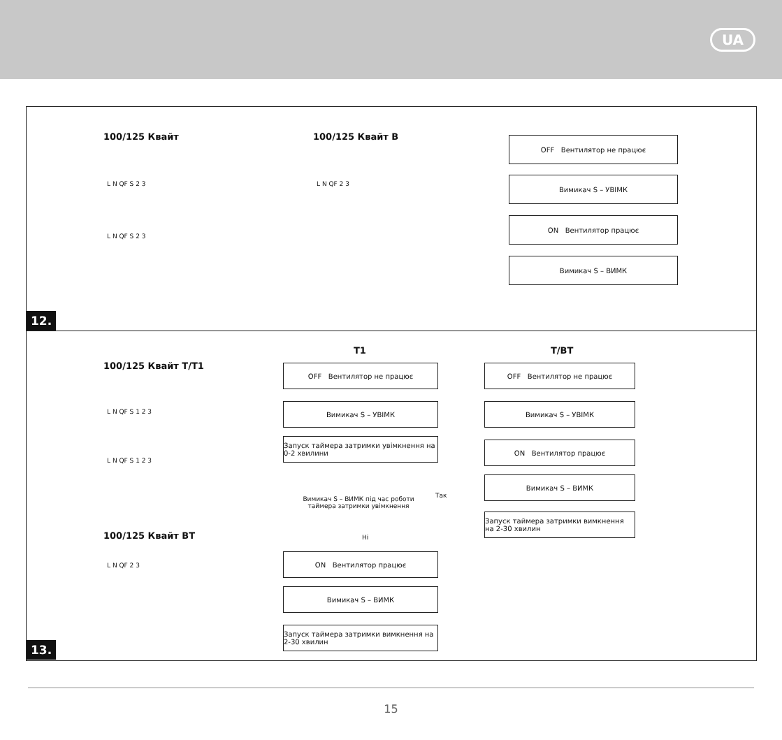UA
100/125 Квайт 100/125 Квайт В
L N QF S 2 3
L N QF S 2 3
L N QF 2 3
OFF Вентилятор не працює
Вимикач S – УВІМК
ON Вентилятор працює
Вимикач S – ВИМК
12.
100/125 Квайт T/T1
100/125 Квайт ВТ
L N QF S 1 2 3
L N QF S 1 2 3
L N QF 2 3
T1 T/BT
OFF Вентилятор не працює
Вимикач S – УВІМК
Запуск таймера затримки увімкнення на 0-2 хвилини
Вимикач S – ВИМК під час роботи таймера затримки увімкнення
Так
Ні
ON Вентилятор працює
Вимикач S – ВИМК
Запуск таймера затримки вимкнення на 2-30 хвилин
OFF Вентилятор не працює
Вимикач S – УВІМК
ON Вентилятор працює
Вимикач S – ВИМК
Запуск таймера затримки вимкнення на 2-30 хвилин
13.
15